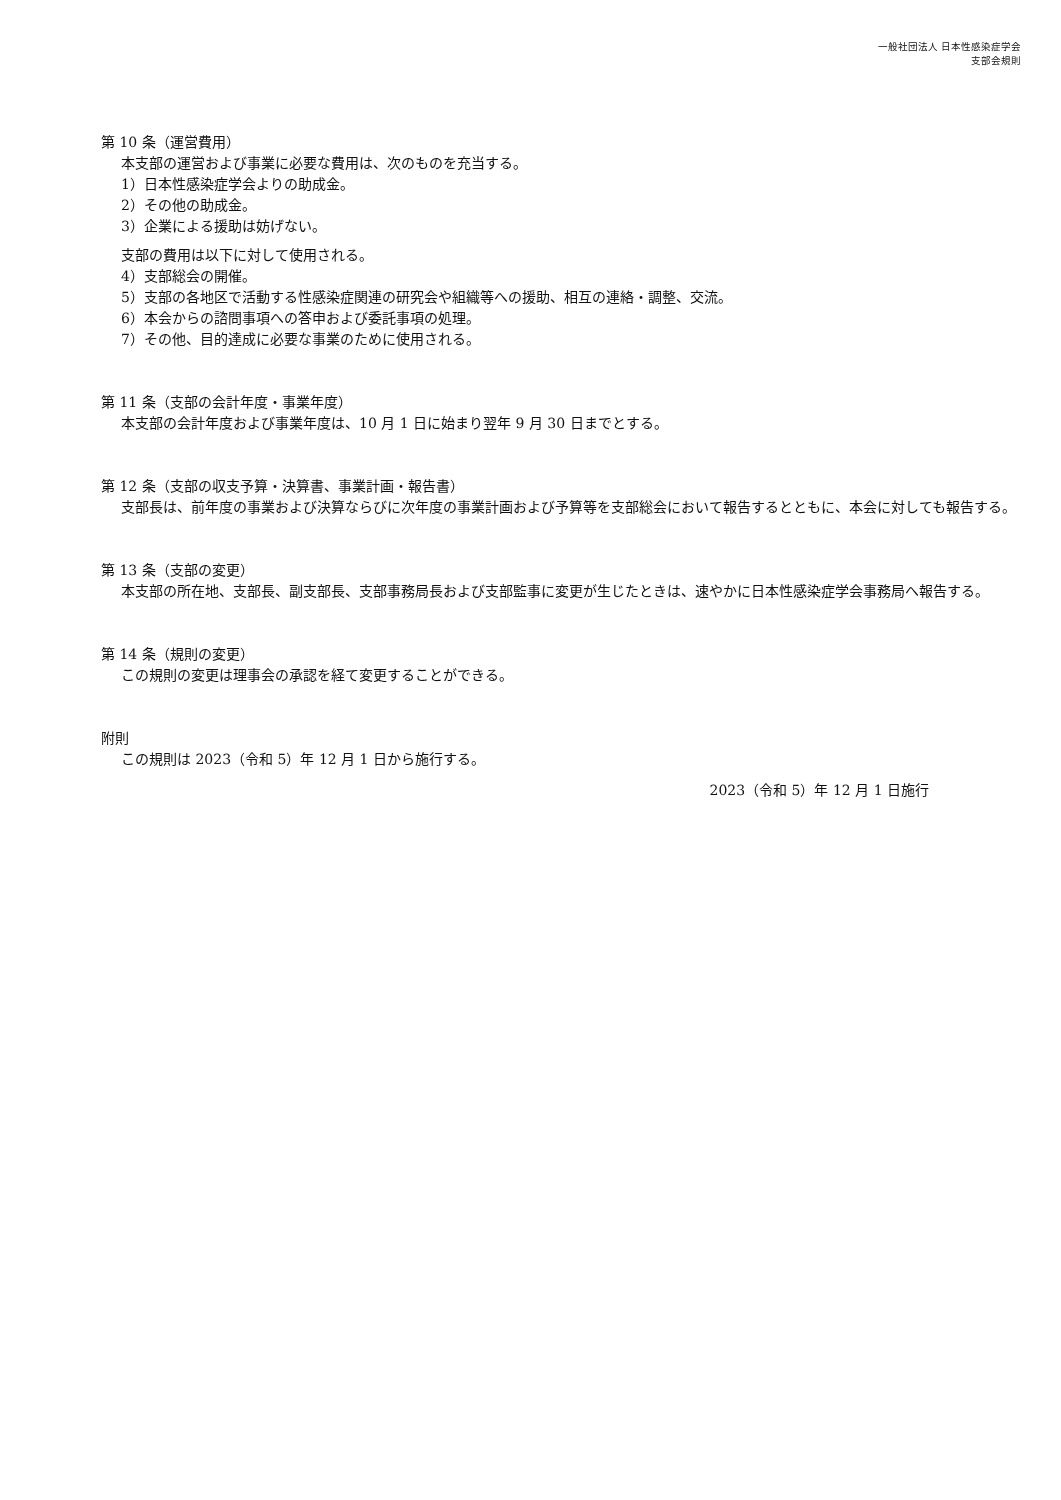一般社団法人 日本性感染症学会
支部会規則
第 10 条（運営費用）
本支部の運営および事業に必要な費用は、次のものを充当する。
1）日本性感染症学会よりの助成金。
2）その他の助成金。
3）企業による援助は妨げない。
支部の費用は以下に対して使用される。
4）支部総会の開催。
5）支部の各地区で活動する性感染症関連の研究会や組織等への援助、相互の連絡・調整、交流。
6）本会からの諮問事項への答申および委託事項の処理。
7）その他、目的達成に必要な事業のために使用される。
第 11 条（支部の会計年度・事業年度）
本支部の会計年度および事業年度は、10 月 1 日に始まり翌年 9 月 30 日までとする。
第 12 条（支部の収支予算・決算書、事業計画・報告書）
支部長は、前年度の事業および決算ならびに次年度の事業計画および予算等を支部総会において報告するとともに、本会に対しても報告する。
第 13 条（支部の変更）
本支部の所在地、支部長、副支部長、支部事務局長および支部監事に変更が生じたときは、速やかに日本性感染症学会事務局へ報告する。
第 14 条（規則の変更）
この規則の変更は理事会の承認を経て変更することができる。
附則
この規則は 2023（令和 5）年 12 月 1 日から施行する。
2023（令和 5）年 12 月 1 日施行